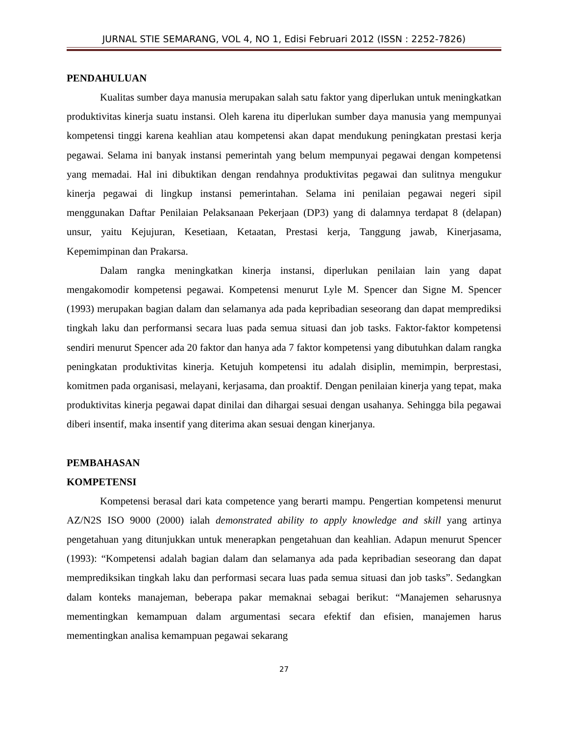JURNAL STIE SEMARANG, VOL 4, NO 1, Edisi Februari 2012 (ISSN : 2252-7826)
PENDAHULUAN
Kualitas sumber daya manusia merupakan salah satu faktor yang diperlukan untuk meningkatkan produktivitas kinerja suatu instansi. Oleh karena itu diperlukan sumber daya manusia yang mempunyai kompetensi tinggi karena keahlian atau kompetensi akan dapat mendukung peningkatan prestasi kerja pegawai. Selama ini banyak instansi pemerintah yang belum mempunyai pegawai dengan kompetensi yang memadai. Hal ini dibuktikan dengan rendahnya produktivitas pegawai dan sulitnya mengukur kinerja pegawai di lingkup instansi pemerintahan. Selama ini penilaian pegawai negeri sipil menggunakan Daftar Penilaian Pelaksanaan Pekerjaan (DP3) yang di dalamnya terdapat 8 (delapan) unsur, yaitu Kejujuran, Kesetiaan, Ketaatan, Prestasi kerja, Tanggung jawab, Kinerjasama, Kepemimpinan dan Prakarsa.
Dalam rangka meningkatkan kinerja instansi, diperlukan penilaian lain yang dapat mengakomodir kompetensi pegawai. Kompetensi menurut Lyle M. Spencer dan Signe M. Spencer (1993) merupakan bagian dalam dan selamanya ada pada kepribadian seseorang dan dapat memprediksi tingkah laku dan performansi secara luas pada semua situasi dan job tasks. Faktor-faktor kompetensi sendiri menurut Spencer ada 20 faktor dan hanya ada 7 faktor kompetensi yang dibutuhkan dalam rangka peningkatan produktivitas kinerja. Ketujuh kompetensi itu adalah disiplin, memimpin, berprestasi, komitmen pada organisasi, melayani, kerjasama, dan proaktif. Dengan penilaian kinerja yang tepat, maka produktivitas kinerja pegawai dapat dinilai dan dihargai sesuai dengan usahanya. Sehingga bila pegawai diberi insentif, maka insentif yang diterima akan sesuai dengan kinerjanya.
PEMBAHASAN
KOMPETENSI
Kompetensi berasal dari kata competence yang berarti mampu. Pengertian kompetensi menurut AZ/N2S ISO 9000 (2000) ialah demonstrated ability to apply knowledge and skill yang artinya pengetahuan yang ditunjukkan untuk menerapkan pengetahuan dan keahlian. Adapun menurut Spencer (1993): “Kompetensi adalah bagian dalam dan selamanya ada pada kepribadian seseorang dan dapat memprediksikan tingkah laku dan performasi secara luas pada semua situasi dan job tasks”. Sedangkan dalam konteks manajeman, beberapa pakar memaknai sebagai berikut: “Manajemen seharusnya mementingkan kemampuan dalam argumentasi secara efektif dan efisien, manajemen harus mementingkan analisa kemampuan pegawai sekarang
27